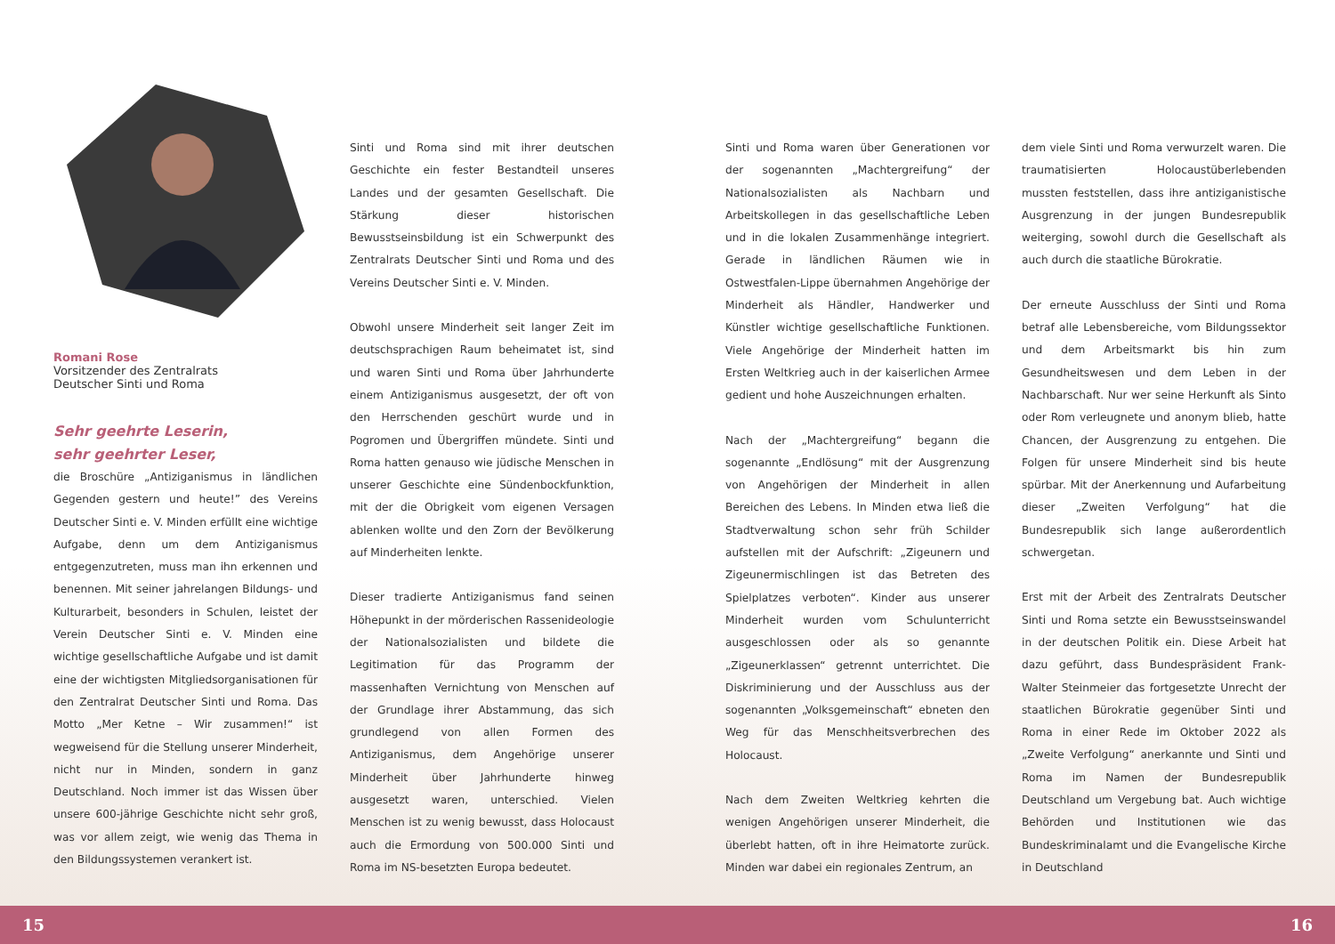Romani Rose
Vorsitzender des Zentralrats
Deutscher Sinti und Roma
Sehr geehrte Leserin,
sehr geehrter Leser,
die Broschüre „Antiziganismus in ländlichen Gegenden gestern und heute!” des Vereins Deutscher Sinti e. V. Minden erfüllt eine wichtige Aufgabe, denn um dem Antiziganismus entgegenzutreten, muss man ihn erkennen und benennen. Mit seiner jahrelangen Bildungs- und Kulturarbeit, besonders in Schulen, leistet der Verein Deutscher Sinti e. V. Minden eine wichtige gesellschaftliche Aufgabe und ist damit eine der wichtigsten Mitgliedsorganisationen für den Zentralrat Deutscher Sinti und Roma. Das Motto „Mer Ketne – Wir zusammen!“ ist wegweisend für die Stellung unserer Minderheit, nicht nur in Minden, sondern in ganz Deutschland. Noch immer ist das Wissen über unsere 600-jährige Geschichte nicht sehr groß, was vor allem zeigt, wie wenig das Thema in den Bildungssystemen verankert ist.
Sinti und Roma sind mit ihrer deutschen Geschichte ein fester Bestandteil unseres Landes und der gesamten Gesellschaft. Die Stärkung dieser historischen Bewusstseinsbildung ist ein Schwerpunkt des Zentralrats Deutscher Sinti und Roma und des Vereins Deutscher Sinti e. V. Minden.
Obwohl unsere Minderheit seit langer Zeit im deutschsprachigen Raum beheimatet ist, sind und waren Sinti und Roma über Jahrhunderte einem Antiziganismus ausgesetzt, der oft von den Herrschenden geschürt wurde und in Pogromen und Übergriffen mündete. Sinti und Roma hatten genauso wie jüdische Menschen in unserer Geschichte eine Sündenbockfunktion, mit der die Obrigkeit vom eigenen Versagen ablenken wollte und den Zorn der Bevölkerung auf Minderheiten lenkte.
Dieser tradierte Antiziganismus fand seinen Höhepunkt in der mörderischen Rassenideologie der Nationalsozialisten und bildete die Legitimation für das Programm der massenhaften Vernichtung von Menschen auf der Grundlage ihrer Abstammung, das sich grundlegend von allen Formen des Antiziganismus, dem Angehörige unserer Minderheit über Jahrhunderte hinweg ausgesetzt waren, unterschied. Vielen Menschen ist zu wenig bewusst, dass Holocaust auch die Ermordung von 500.000 Sinti und Roma im NS-besetzten Europa bedeutet.
Sinti und Roma waren über Generationen vor der sogenannten „Machtergreifung“ der Nationalsozialisten als Nachbarn und Arbeitskollegen in das gesellschaftliche Leben und in die lokalen Zusammenhänge integriert. Gerade in ländlichen Räumen wie in Ostwestfalen-Lippe übernahmen Angehörige der Minderheit als Händler, Handwerker und Künstler wichtige gesellschaftliche Funktionen. Viele Angehörige der Minderheit hatten im Ersten Weltkrieg auch in der kaiserlichen Armee gedient und hohe Auszeichnungen erhalten.
Nach der „Machtergreifung“ begann die sogenannte „Endlösung“ mit der Ausgrenzung von Angehörigen der Minderheit in allen Bereichen des Lebens. In Minden etwa ließ die Stadtverwaltung schon sehr früh Schilder aufstellen mit der Aufschrift: „Zigeunern und Zigeunermischlingen ist das Betreten des Spielplatzes verboten“. Kinder aus unserer Minderheit wurden vom Schulunterricht ausgeschlossen oder als so genannte „Zigeunerklassen“ getrennt unterrichtet. Die Diskriminierung und der Ausschluss aus der sogenannten „Volksgemeinschaft“ ebneten den Weg für das Menschheitsverbrechen des Holocaust.
Nach dem Zweiten Weltkrieg kehrten die wenigen Angehörigen unserer Minderheit, die überlebt hatten, oft in ihre Heimatorte zurück. Minden war dabei ein regionales Zentrum, an
dem viele Sinti und Roma verwurzelt waren. Die traumatisierten Holocaustüberlebenden mussten feststellen, dass ihre antiziganistische Ausgrenzung in der jungen Bundesrepublik weiterging, sowohl durch die Gesellschaft als auch durch die staatliche Bürokratie.
Der erneute Ausschluss der Sinti und Roma betraf alle Lebensbereiche, vom Bildungssektor und dem Arbeitsmarkt bis hin zum Gesundheitswesen und dem Leben in der Nachbarschaft. Nur wer seine Herkunft als Sinto oder Rom verleugnete und anonym blieb, hatte Chancen, der Ausgrenzung zu entgehen. Die Folgen für unsere Minderheit sind bis heute spürbar. Mit der Anerkennung und Aufarbeitung dieser „Zweiten Verfolgung“ hat die Bundesrepublik sich lange außerordentlich schwergetan.
Erst mit der Arbeit des Zentralrats Deutscher Sinti und Roma setzte ein Bewusstseinswandel in der deutschen Politik ein. Diese Arbeit hat dazu geführt, dass Bundespräsident Frank-Walter Steinmeier das fortgesetzte Unrecht der staatlichen Bürokratie gegenüber Sinti und Roma in einer Rede im Oktober 2022 als „Zweite Verfolgung“ anerkannte und Sinti und Roma im Namen der Bundesrepublik Deutschland um Vergebung bat. Auch wichtige Behörden und Institutionen wie das Bundeskriminalamt und die Evangelische Kirche in Deutschland
15 16